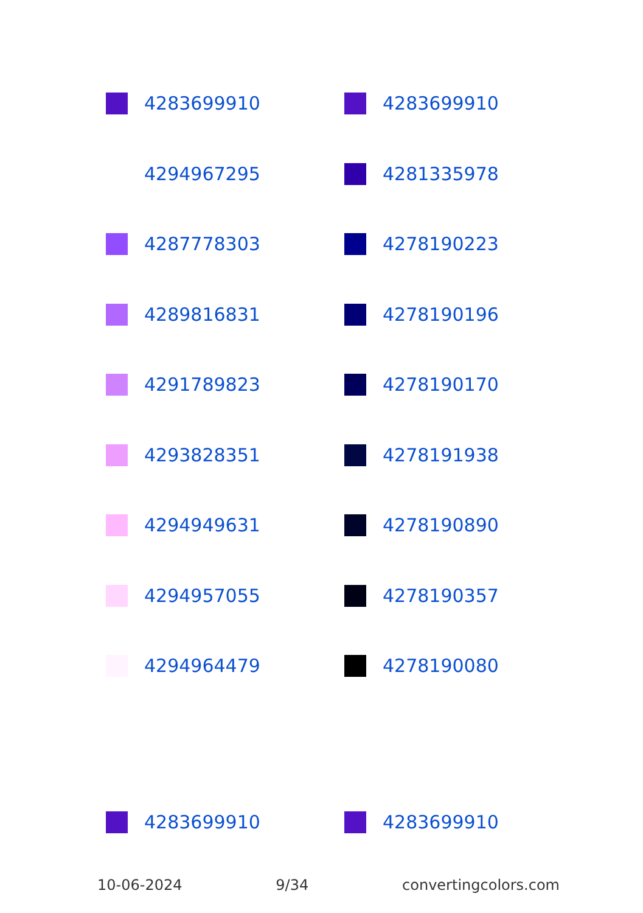4283699910 4283699910
4294967295 4281335978
4287778303 4278190223
4289816831 4278190196
4291789823 4278190170
4293828351 4278191938
4294949631 4278190890
4294957055 4278190357
4294964479 4278190080
4283699910 4283699910
10-06-2024 9/34 convertingcolors.com